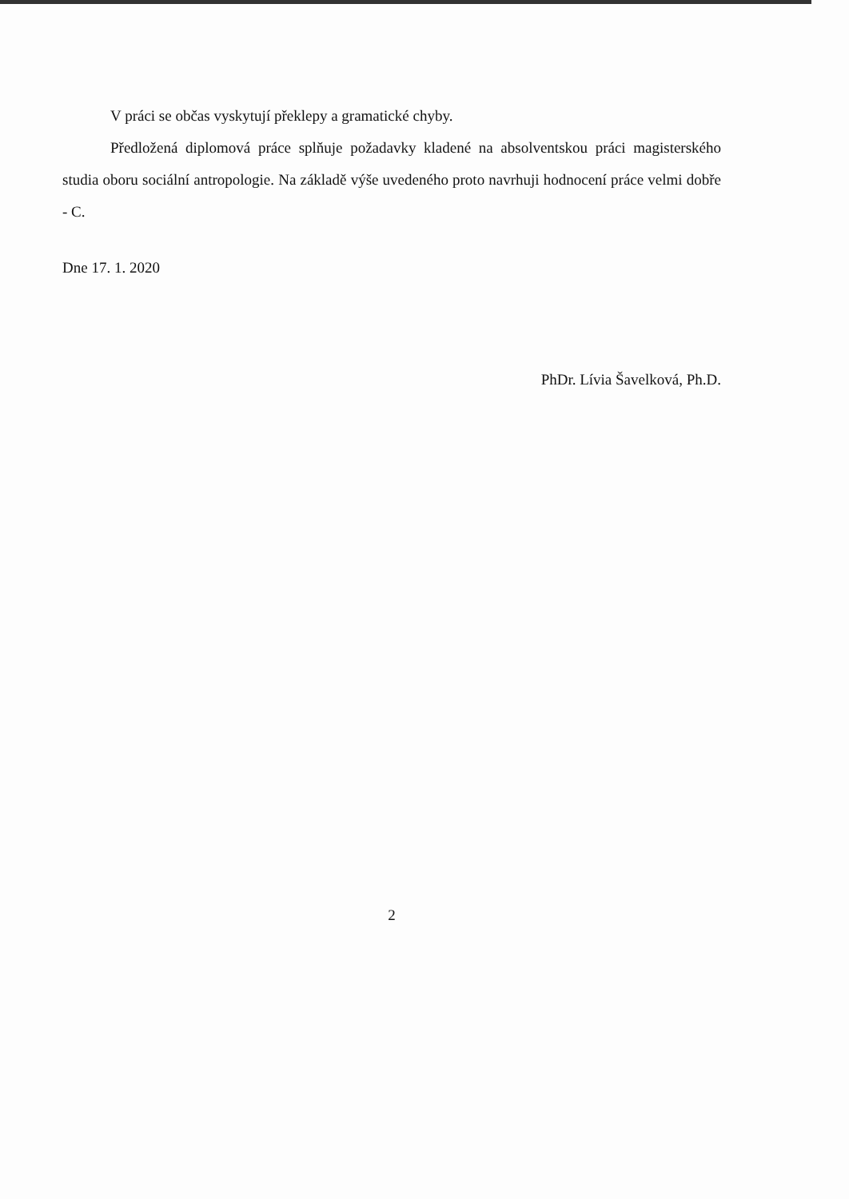V práci se občas vyskytují překlepy a gramatické chyby.
Předložená diplomová práce splňuje požadavky kladené na absolventskou práci magisterského studia oboru sociální antropologie. Na základě výše uvedeného proto navrhuji hodnocení práce velmi dobře - C.
Dne 17. 1. 2020
PhDr. Lívia Šavelková, Ph.D.
2